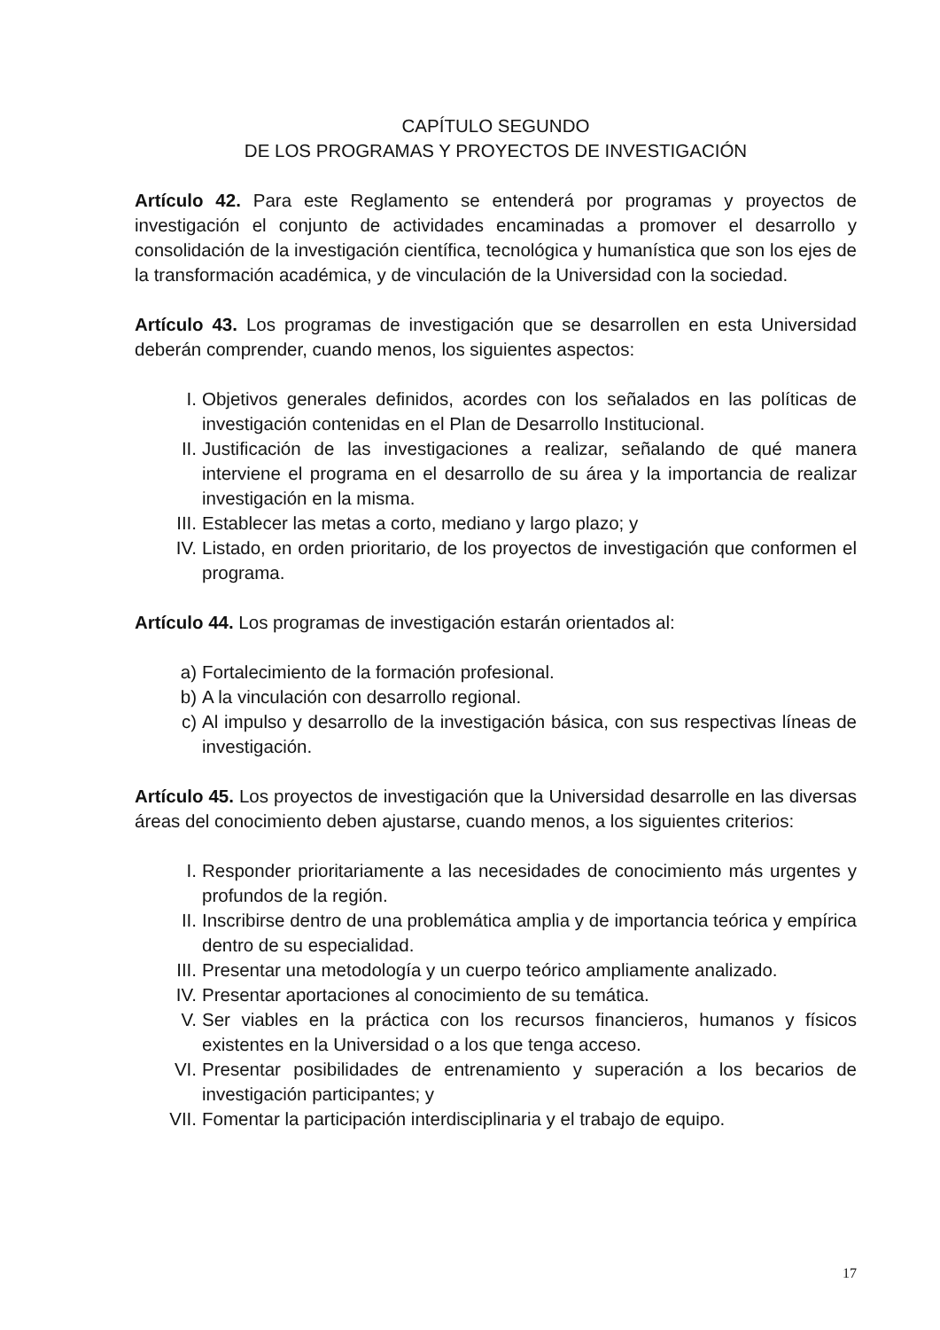CAPÍTULO SEGUNDO
DE LOS PROGRAMAS Y PROYECTOS DE INVESTIGACIÓN
Artículo 42. Para este Reglamento se entenderá por programas y proyectos de investigación el conjunto de actividades encaminadas a promover el desarrollo y consolidación de la investigación científica, tecnológica y humanística que son los ejes de la transformación académica, y de vinculación de la Universidad con la sociedad.
Artículo 43. Los programas de investigación que se desarrollen en esta Universidad deberán comprender, cuando menos, los siguientes aspectos:
I. Objetivos generales definidos, acordes con los señalados en las políticas de investigación contenidas en el Plan de Desarrollo Institucional.
II. Justificación de las investigaciones a realizar, señalando de qué manera interviene el programa en el desarrollo de su área y la importancia de realizar investigación en la misma.
III. Establecer las metas a corto, mediano y largo plazo; y
IV. Listado, en orden prioritario, de los proyectos de investigación que conformen el programa.
Artículo 44. Los programas de investigación estarán orientados al:
a) Fortalecimiento de la formación profesional.
b) A la vinculación con desarrollo regional.
c) Al impulso y desarrollo de la investigación básica, con sus respectivas líneas de investigación.
Artículo 45. Los proyectos de investigación que la Universidad desarrolle en las diversas áreas del conocimiento deben ajustarse, cuando menos, a los siguientes criterios:
I. Responder prioritariamente a las necesidades de conocimiento más urgentes y profundos de la región.
II. Inscribirse dentro de una problemática amplia y de importancia teórica y empírica dentro de su especialidad.
III. Presentar una metodología y un cuerpo teórico ampliamente analizado.
IV. Presentar aportaciones al conocimiento de su temática.
V. Ser viables en la práctica con los recursos financieros, humanos y físicos existentes en la Universidad o a los que tenga acceso.
VI. Presentar posibilidades de entrenamiento y superación a los becarios de investigación participantes; y
VII. Fomentar la participación interdisciplinaria y el trabajo de equipo.
17